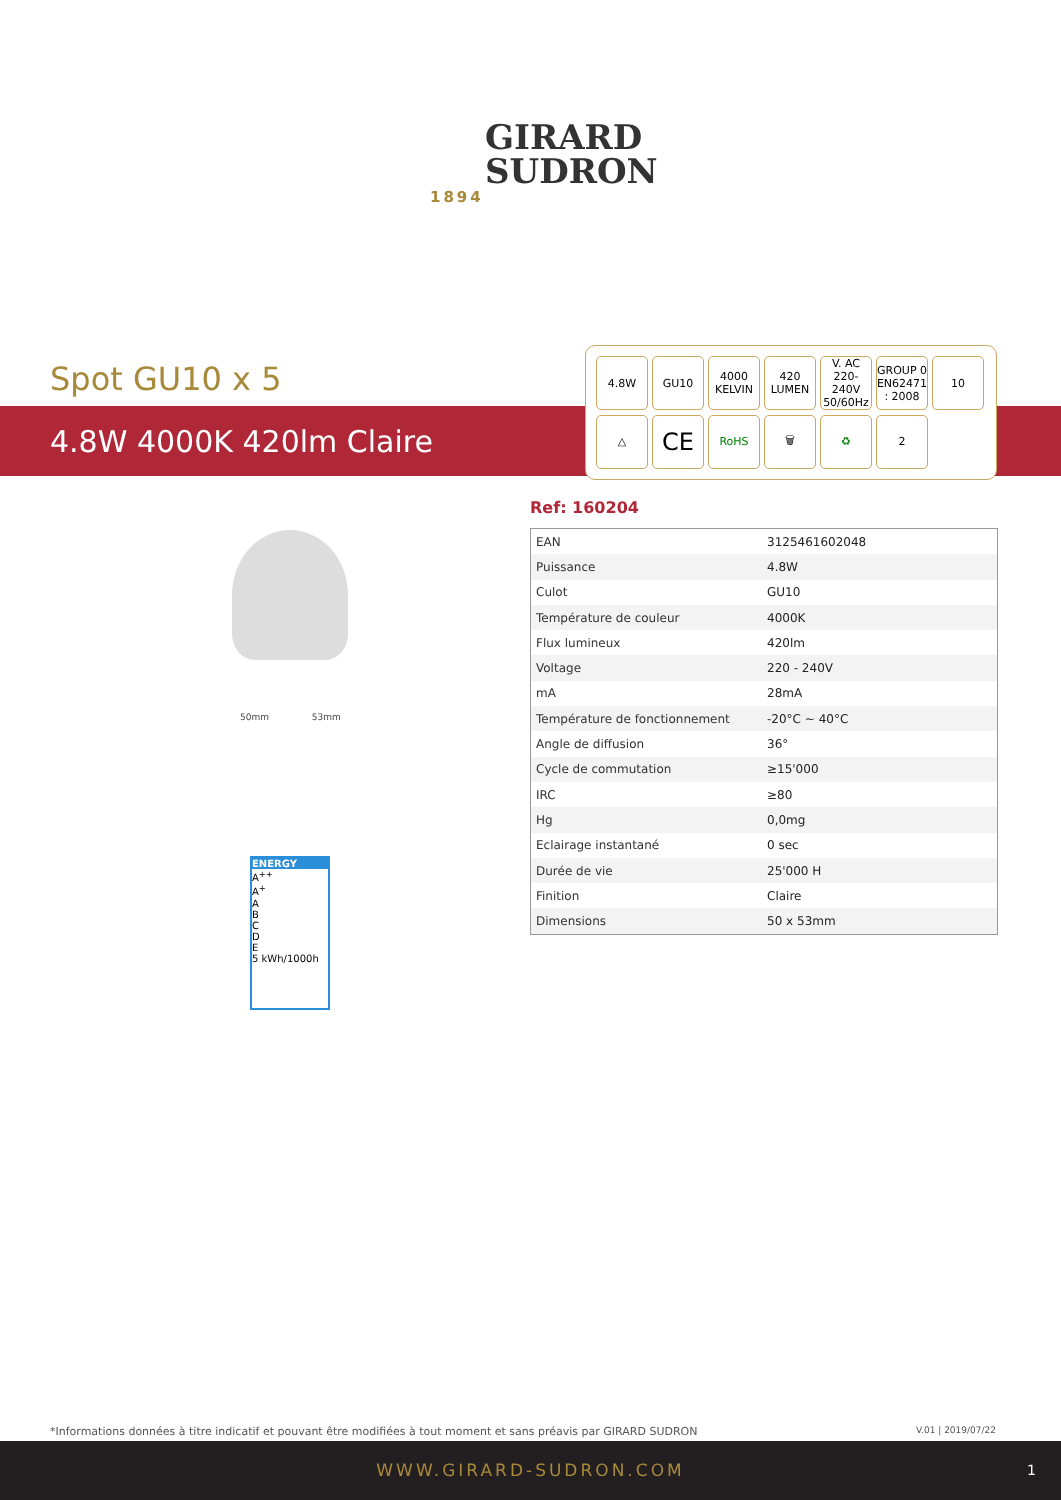GIRARD
SUDRON
1894
Spot GU10 x 5
4.8W 4000K 420lm Claire
4.8W
GU10
4000
KELVIN
420
LUMEN
V. AC
220-240V
50/60Hz
GROUP 0
EN62471 : 2008
10
△
CE
RoHS
🗑
♻
2
Ref: 160204
| EAN | 3125461602048 |
| Puissance | 4.8W |
| Culot | GU10 |
| Température de couleur | 4000K |
| Flux lumineux | 420lm |
| Voltage | 220 - 240V |
| mA | 28mA |
| Température de fonctionnement | -20°C ~ 40°C |
| Angle de diffusion | 36° |
| Cycle de commutation | ≥15'000 |
| IRC | ≥80 |
| Hg | 0,0mg |
| Eclairage instantané | 0 sec |
| Durée de vie | 25'000 H |
| Finition | Claire |
| Dimensions | 50 x 53mm |
50mm 53mm
ENERGY
A<sup>++</sup>
A<sup>+</sup>
A
B
C
D
E
5 kWh/1000h
*Informations données à titre indicatif et pouvant être modifiées à tout moment et sans préavis par GIRARD SUDRON V.01 | 2019/07/22
WWW.GIRARD-SUDRON.COM 1